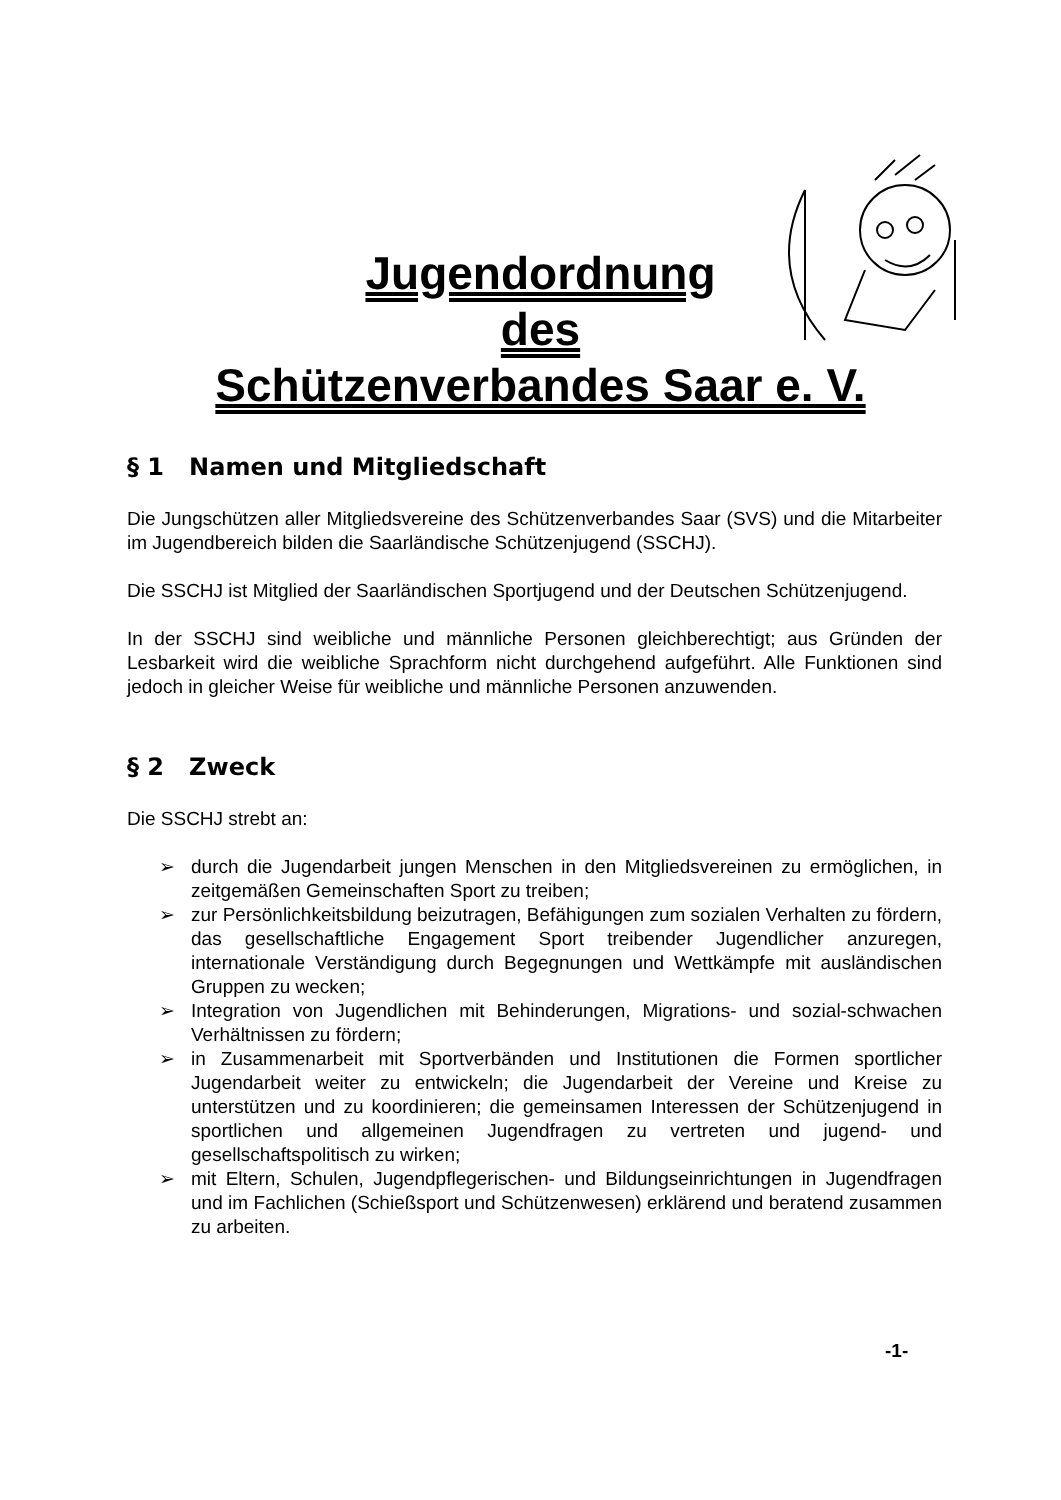Jugendordnung
des
Schützenverbandes Saar e. V.
§ 1 Namen und Mitgliedschaft
Die Jungschützen aller Mitgliedsvereine des Schützenverbandes Saar (SVS) und die Mitarbeiter im Jugendbereich bilden die Saarländische Schützenjugend (SSCHJ).
Die SSCHJ ist Mitglied der Saarländischen Sportjugend und der Deutschen Schützenjugend.
In der SSCHJ sind weibliche und männliche Personen gleichberechtigt; aus Gründen der Lesbarkeit wird die weibliche Sprachform nicht durchgehend aufgeführt. Alle Funktionen sind jedoch in gleicher Weise für weibliche und männliche Personen anzuwenden.
§ 2 Zweck
Die SSCHJ strebt an:
➢ durch die Jugendarbeit jungen Menschen in den Mitgliedsvereinen zu ermöglichen, in zeitgemäßen Gemeinschaften Sport zu treiben;
➢ zur Persönlichkeitsbildung beizutragen, Befähigungen zum sozialen Verhalten zu fördern, das gesellschaftliche Engagement Sport treibender Jugendlicher anzuregen, internationale Verständigung durch Begegnungen und Wettkämpfe mit ausländischen Gruppen zu wecken;
➢ Integration von Jugendlichen mit Behinderungen, Migrations- und sozial-schwachen Verhältnissen zu fördern;
➢ in Zusammenarbeit mit Sportverbänden und Institutionen die Formen sportlicher Jugendarbeit weiter zu entwickeln; die Jugendarbeit der Vereine und Kreise zu unterstützen und zu koordinieren; die gemeinsamen Interessen der Schützenjugend in sportlichen und allgemeinen Jugendfragen zu vertreten und jugend- und gesellschaftspolitisch zu wirken;
➢ mit Eltern, Schulen, Jugendpflegerischen- und Bildungseinrichtungen in Jugendfragen und im Fachlichen (Schießsport und Schützenwesen) erklärend und beratend zusammen zu arbeiten.
-1-